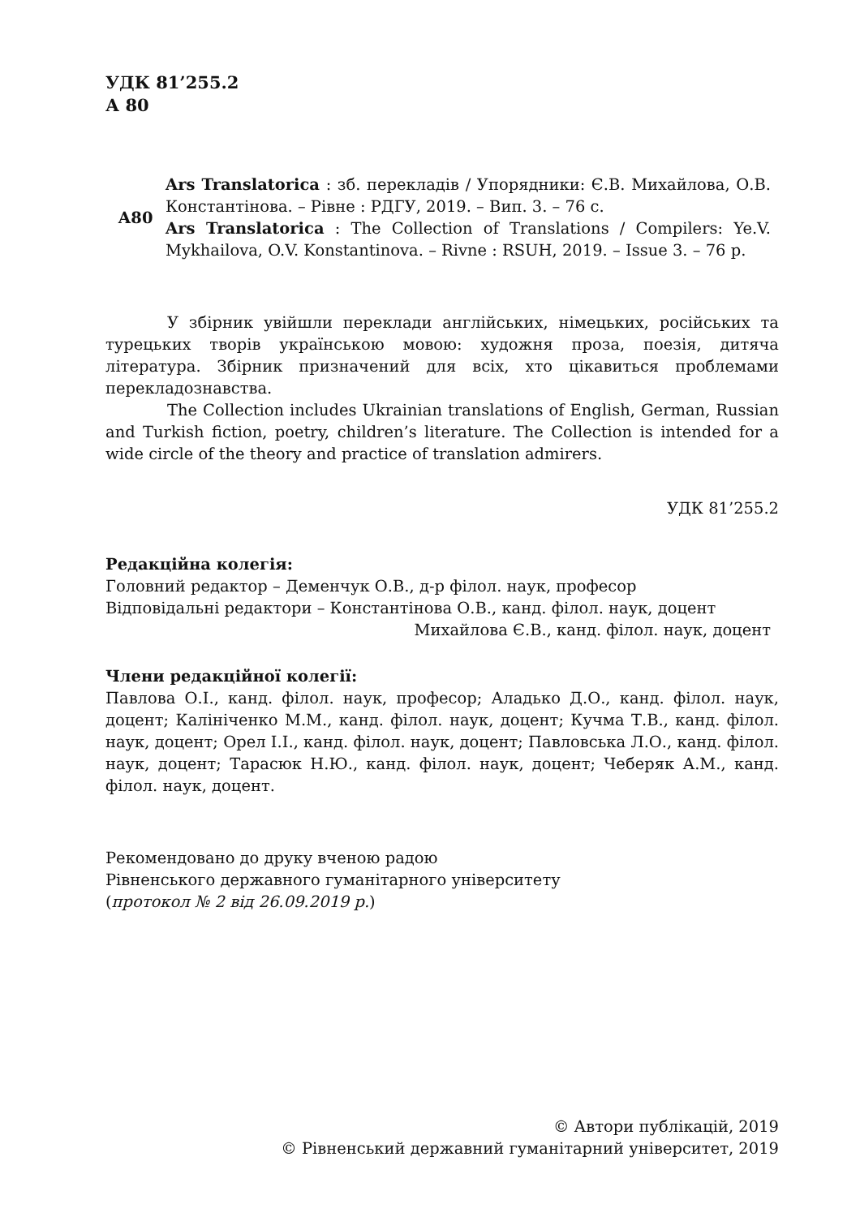УДК 81’255.2
А 80
А80 Ars Translatorica : зб. перекладів / Упорядники: Є.В. Михайлова, О.В. Константінова. – Рівне : РДГУ, 2019. – Вип. 3. – 76 с.
Ars Translatorica : The Collection of Translations / Compilers: Ye.V. Mykhailova, O.V. Konstantinova. – Rivne : RSUH, 2019. – Issue 3. – 76 p.
У збірник увійшли переклади англійських, німецьких, російських та турецьких творів українською мовою: художня проза, поезія, дитяча література. Збірник призначений для всіх, хто цікавиться проблемами перекладознавства.
The Collection includes Ukrainian translations of English, German, Russian and Turkish fiction, poetry, children’s literature. The Collection is intended for a wide circle of the theory and practice of translation admirers.
УДК 81’255.2
Редакційна колегія:
Головний редактор – Деменчук О.В., д-р філол. наук, професор
Відповідальні редактори – Константінова О.В., канд. філол. наук, доцент
Михайлова Є.В., канд. філол. наук, доцент
Члени редакційної колегії:
Павлова О.І., канд. філол. наук, професор; Аладько Д.О., канд. філол. наук, доцент; Калініченко М.М., канд. філол. наук, доцент; Кучма Т.В., канд. філол. наук, доцент; Орел І.І., канд. філол. наук, доцент; Павловська Л.О., канд. філол. наук, доцент; Тарасюк Н.Ю., канд. філол. наук, доцент; Чеберяк А.М., канд. філол. наук, доцент.
Рекомендовано до друку вченою радою
Рівненського державного гуманітарного університету
(протокол № 2 від 26.09.2019 р.)
© Автори публікацій, 2019
© Рівненський державний гуманітарний університет, 2019